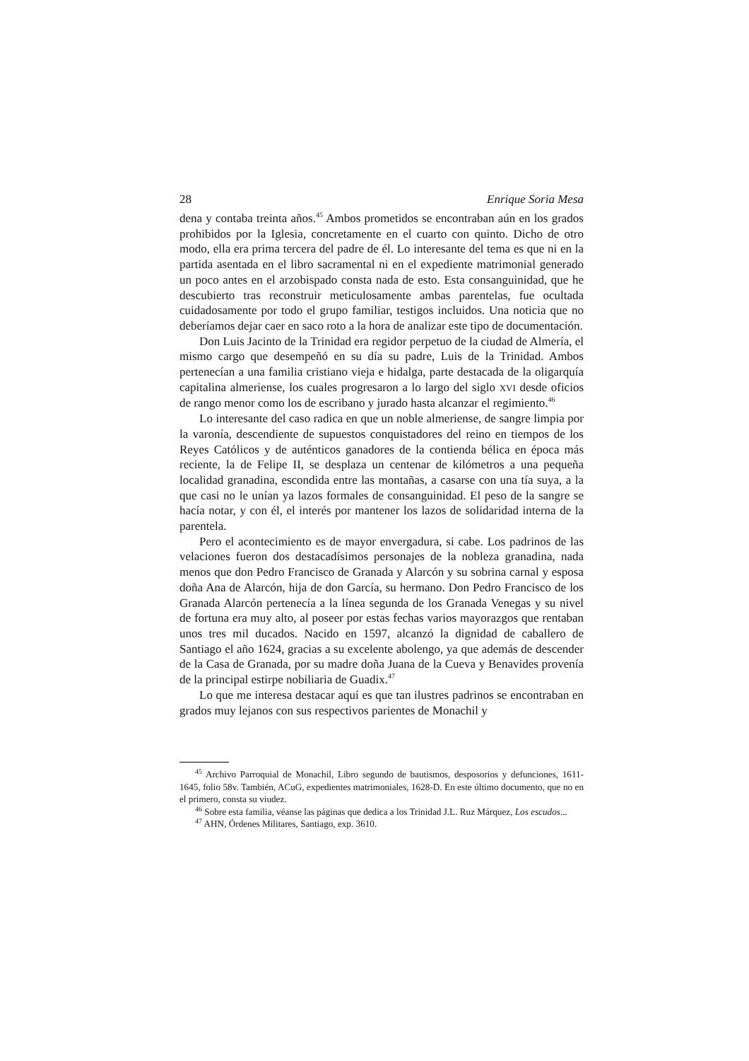28 Enrique Soria Mesa
dena y contaba treinta años.<sup>45</sup> Ambos prometidos se encontraban aún en los grados prohibidos por la Iglesia, concretamente en el cuarto con quinto. Dicho de otro modo, ella era prima tercera del padre de él. Lo interesante del tema es que ni en la partida asentada en el libro sacramental ni en el expediente matrimonial generado un poco antes en el arzobispado consta nada de esto. Esta consanguinidad, que he descubierto tras reconstruir meticulosamente ambas parentelas, fue ocultada cuidadosamente por todo el grupo familiar, testigos incluidos. Una noticia que no deberíamos dejar caer en saco roto a la hora de analizar este tipo de documentación.
Don Luis Jacinto de la Trinidad era regidor perpetuo de la ciudad de Almería, el mismo cargo que desempeñó en su día su padre, Luis de la Trinidad. Ambos pertenecían a una familia cristiano vieja e hidalga, parte destacada de la oligarquía capitalina almeriense, los cuales progresaron a lo largo del siglo XVI desde oficios de rango menor como los de escribano y jurado hasta alcanzar el regimiento.<sup>46</sup>
Lo interesante del caso radica en que un noble almeriense, de sangre limpia por la varonía, descendiente de supuestos conquistadores del reino en tiempos de los Reyes Católicos y de auténticos ganadores de la contienda bélica en época más reciente, la de Felipe II, se desplaza un centenar de kilómetros a una pequeña localidad granadina, escondida entre las montañas, a casarse con una tía suya, a la que casi no le unían ya lazos formales de consanguinidad. El peso de la sangre se hacía notar, y con él, el interés por mantener los lazos de solidaridad interna de la parentela.
Pero el acontecimiento es de mayor envergadura, si cabe. Los padrinos de las velaciones fueron dos destacadísimos personajes de la nobleza granadina, nada menos que don Pedro Francisco de Granada y Alarcón y su sobrina carnal y esposa doña Ana de Alarcón, hija de don García, su hermano. Don Pedro Francisco de los Granada Alarcón pertenecía a la línea segunda de los Granada Venegas y su nivel de fortuna era muy alto, al poseer por estas fechas varios mayorazgos que rentaban unos tres mil ducados. Nacido en 1597, alcanzó la dignidad de caballero de Santiago el año 1624, gracias a su excelente abolengo, ya que además de descender de la Casa de Granada, por su madre doña Juana de la Cueva y Benavides provenía de la principal estirpe nobiliaria de Guadix.<sup>47</sup>
Lo que me interesa destacar aquí es que tan ilustres padrinos se encontraban en grados muy lejanos con sus respectivos parientes de Monachil y
<sup>45</sup> Archivo Parroquial de Monachil, Libro segundo de bautismos, desposorios y defunciones, 1611-1645, folio 58v. También, ACuG, expedientes matrimoniales, 1628-D. En este último documento, que no en el primero, consta su viudez.
<sup>46</sup> Sobre esta familia, véanse las páginas que dedica a los Trinidad J.L. Ruz Márquez, Los escudos...
<sup>47</sup> AHN, Órdenes Militares, Santiago, exp. 3610.